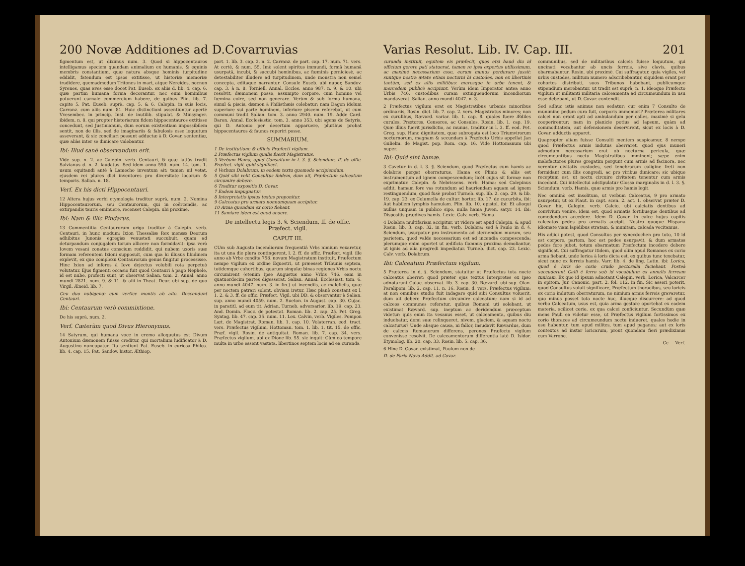200 Novæ Additiones ad D.Covarruvias
figmentum est, ut diximus num. 3. Quod si hippocentauros intelligamus speciem quandam animalium ex humanis, & equinis membris constantium, quæ natura absque hominis turpitudine eddidit, fatendum est ipsos extitisse, ut historiæ memoriæ tradidere, quemadmodum Tritones in mari, atque Nereides, necnon Syrenes, quas aves esse docet Pat. Euseb. ex aliis d. lib. 4. cap. 6. quæ partim humana forma decorantur, nec eum hominibus potuerunt carnale commercium habere, de quibus Plin. lib. 7. capite 5. Pat. Euseb. suprà, cap. 5. & 6. Calepin. in suis locis, Carranz. cum aliis num. 81. Huic distinctioni assentiuntur apertè Vvesembec. in princip. Inst. de inutilib. stipulat. & Minsynger. ibidem, n. 8. qui propter historiarum fidem hippocentauros extitisse concedunt, sed Justinianum, dum eorum existentiam impossibilem sentit, non de illis, sed de imaginariis & fabulosis esse loquutum asseverant, & sic conciliari possunt adductæ à D. Covar, sententiæ, quæ aliàs inter se dimicare videbantur.
Ibi: Illud sanè observandum erit.
Vide sup. n. 2. ac Calepin. verb. Centauri, & quæ latiùs tradit Salvianus d. n. 2. laudatus. Sed idem anno 550. num. 14. tom. 1. usum equitandi antè à Lamecho inventum ait: tamen nil vetat, ejusdem rei plures dici inventores pro diversitate locorum & temporis. Salian. n. 18.
Verſ. Ex his dicti Hippocentauri.
12 Altera hujus verbi etymologia traditur suprà, num. 2. Nomina Hippocentaurorum, seu Centaurorum, qui in coërcendis, ac extirpandis tauris eminuere, recenset Calepin. ubi proximè.
Ibi: Nam & illic Pindarus.
13 Commentitia Centaurorum origo traditur à Calepin. verb. Centauri, in hunc modum: Ixion Thessaliæ Rex mensæ Deorum adhibitus Junonis egregiæ venustati succubuit, quam ad deturpandum conjugalem torum allicere non formidavit: ipsa verò Iovem vesani conatus conscium reddidit, qui nubem uxoris suæ formam referentem Ixioni supposuit, cum qua hi illusus libidinem explevit, ex quo complexu Centaurorum genus fingitur processisse. Hinc Ixion ad inferos à Iove dejectus volubili rota perpetuò volutatur. Ejus figmenti occasio fuit quod Centauri à pago Nephele, id est nube, profecti sunt, ut observat Salian. tom. 2. Annal. anno mundi 2821. num. 9. & 11. & alii in Theat. Deor. ubi sup. de quo Virgil. Æneid. lib. 7.
Ceu duo nubigenæ cum vertice montis ab alto. Descendunt Centauri.
Ibi: Centaurum verò commixtione.
De his suprà, num. 2.
Verſ. Cæterùm quod Divus Hieronymus.
14 Satyrum, qui humana voce in eremo alloquutus est Divum Antonium dæmonem fuisse creditur, qui mortalium ludificator à D. Augustino nuncupatur. Ita sentiunt Pat. Euseb. in curiosa Philos. lib. 4. cap. 15. Pat. Sandov. histor. Æthiop.
part. 1. lib. 3. cap. 2. n. 2. Carranz. de part. cap. 17. num. 71. vers. At certè, & num. 55. Imò solent spiritus immundi, formâ humanâ usurpatâ, incubi, & succubi hominibus, ac fœminis perniciosè, ac detestabiliter illudere ad turpitudinem, unde monstra non semel concepta, editaque narrantur. Consule Euseb. ubi nuper, Sandov. cap. 3. à n. 8. Torniell. Annal. Eccles. anno 987. n. 9. & 10. ubi resolvit, dæmonem posse, assumpto corpore, cum homine vel fœmina coire, sed non generare. Verùm & sub forma humana, simul & piscis, dæmon à Philisthæis colebatur; nam Dagon idolum superiore sui parte hominem, inferiore piscem referebat, ut cum communi tradit Salian. tom. 3. anno 2940. num. 19. Adde Card. Baron. Annal. Ecclesiastic. tom. 3. anno 353. ubi agens de Satyris, qui D. Antonio per desertum apparuere, pluribus probat hippocentauros & faunos reperiri posse.
SUMMARIUM.
1 De institutione & officio Præfecti vigilum.
2 Præfectus vigilum qualis fuerit Magistratus.
3 Verbum Hama, apud Consultum in l. 3. §. Sciendum, ff. de offic. Præfect. vigil. quid significet.
4 Verbum Dolabrum, in eodem textu quomodo accipiendum.
5 Quid sibi velit Consultus ibidem, dum ait, Præfectum calceatum circumire debere.
6 Traditur expositio D. Covar.
7 Eadem impugnatur.
8 Interpretatio ipsius textus proponitur.
9 Calceatus pro armato nonnumquam accipitur.
10 Arma quondam ex corio fiebant.
11 Samiare idem est quod acuere.
De intellectu legis 3. §. Sciendum, ff. de offic. Præfect. vigil.
CAPUT III.
CUm sub Augusto incendiorum frequentiâ Vrbs nimium vexaretur, ita ut una die plura contingerent, l. 2. ff. de offic. Præfect. vigil. ille anno ab Vrbe condita 758. novum Magistratum instituit, Præfectum nempe vigilum ex ordine Equestri, ut præesset Tribunis septem, totidemque cohortibus, quarum singulæ binas regiones Vrbis noctu circumirent (etenim ipse Augustus anno Vrbis 746. eam in quatuordecim partes digesserat. Salian. Annal. Ecclesiast. tom. 6. anno mundi 4047. num. 3. in fin.) ut incendiis, ac maleficiis, quæ per noctem patrari solent, obviam iretur. Hæc planè constant ex l. 1. 2. & 3. ff. de offic. Præfect. Vigil. ubi DD. & observantur à Salian. sup. anno mundi 4059. num. 2. Sueton. in August. cap. 30. Cujac. in paratitl. ad eum tit. Adrian. Turneb. adversarior. lib. 19. cap. 23. And. Domin. Flocc. de potestat. Roman. lib. 2. cap. 25. Pet. Greg. Syntag. lib. 47. cap. 35. num. 11. Lex. Calvin, verb. Vigiles. Pompon Læt. de Magistrat. Roman. lib. 1. cap. 10. Volaterran. eod. tract. vers. Præfectus vigilum, Hottoman. tom. 1. lib. 1. tit. 15. de offic. Præf. vigil. Rosin. de antiquitat. Roman. lib. 7. cap. 34. vers. Præfectus vigilum, ubi ex Dione lib. 55. sic inquit: Cùm eo tempore multa in urbe essent vastata, libertinos septem locis ad ea curanda
Varias Resolut. Lib. IV. Cap. III. 201
curanda instituit, equitem eis præfecit, quos etsi haud diu id officium gerere pati statuerat, tamen re ipsa expertus utilissimum, ac maximè necessarium esse, eorum munus perdurare jussit: suntque nostra ætate etiam nocturni hi custodes, non ex libertinis tantùm, sed ex aliis militibus: murosque in urbe tenent, & mercedem publicè accipiunt. Verùm idem Imperator antea anno Urbis 746. custodibus curam extinguendorum incendiorum mandaverat. Salian. anno mundi 4047. n. 3.
2 Præfectus vigilum erat ex Magistratibus urbanis minoribus ordinariis, Rosin. dict. lib. 7. cap. 2. vers. Magistratus minores; non ex curulibus, Rævard. variar. lib. 1. cap. 8. quales fuere Ædiles curules, Prætores, Censores, ac Consules. Rosin. lib. 1. cap. 19. Quæ illius fuerit jurisdictio, ac munus, traditur in l. 3. ff. eod. Pet. Greg. sup. Hanc dignitatem, quæ subrogata est loco Triumvirorum nocturnorum, magnam & secundam à Præfecto Urbis appellat Jan Gulielm. de Magist. pop. Rom. cap. 16. Vide Hottomanum ubi nuper.
Ibi: Quid sint hamæ.
3 Cavetur in d. l. 3. §. Sciendum, quod Præfectus cum hamis ac dolabris pergat oberraturus. Hama ex Plinio & aliis est instrumentum ad ignem compescendum; licèt cujus sit formæ non exprimatur. Calepin. & Nebrissens. verb. Hama: sed Calepinus addit, hamam fore vas rotundum ad hauriendam aquam ad ignem restinguendum, quod fusè probat Turneb. sup. lib. 2. cap. 29. & lib. 19. cap. 23. ex Columella de cultur. hortor. lib. 17. de cucurbita, ibi: Aut habilem lymphis hamulam. Plin. lib. 10. epistol. ibi: Et alioqui nullus unquam in publico sipo, nulla hama Juven. satyr. 14. ibi: Dispositis prædives hamis. Lexic. Calv. verb. Hama.
4 Dolabra multifariam accipitur, ut videre est apud Calepin. & apud Rosin. lib. 3. cap. 32. in fin. verb. Dolabra: sed à Paulo in d. §. Sciendum, usurpatur pro instrumento ad sternendum murum, seu parietem, quod valde necessarium est ad incendia compescenda; plerumque enim oportet ut ædificia flammis proxima demoliantur, ut ignis ad alia progredi impediatur. Turneb. dict. cap. 23. Lexic. Calv. verb. Dolabrum.
Ibi: Calceatum Præfectum vigilum.
5 Præterea in d. §. Sciendum, statuitur ut Præfectus tota nocte calceatus oberret: quod præter ejus textus Interpretes ex ipso adnotarunt Cujac. observat. lib. 3. cap. 30. Rævard. ubi sup. Olan. Paralipom. lib. 2. cap. 11. n. 16. Rosin. d. vers. Præfectus vigilum: at non omnibus studio fuit indagare quid sibi Consultus voluerit, dum ait debere Præfectum circumire calceatum; nam si id ad calceos communes referatur, quibus Romani uti solebant, ut existimat Rævard. sup. ineptum ac deridendum præceptum videtur: quis enim ita vesanus esset, ut calceamenta, quibus diu induebatur, domi suæ relinqueret, nivem, glaciem, & aquam noctu calcaturus? Unde absque causa, ni fallor, insudavit Rævardus, dum de calceis Romanorum differens, perones Præfecto vigilum convenisse resolvit. De calceamentorum differentia latè D. Isidor. Etymolog. lib. 20. cap. 33. Rosin. lib. 5. cap. 36.
6 Hinc D. Covar. existimat, Paulum non de
D. de Faria Nova Addit. ad Covar.
communibus, sed de militaribus calceis fuisse loquutum, qui uncinati vocabantur ab uncis ferreis, sive clavis, quibus obarmabantur. Rosin. ubi proximè. Cui suffragatur, quia vigiles, vel urbis custodes, militum numero adscribebantur, siquidem erant per cohortes distributi, suos Tribunos habebant, publicumque stipendium merebantur, ut tradit est suprà, n. 1. ideoque Præfecto vigilum ut militanti militaria calceamenta ad circumeundum in usu esse debebant, ut D. Covar. contendit.
Sed adhuc istis animus non sedatur; cur enim 7 Consulto de munimine pedum cura fuit, corporis immemori? Præterea militares calcei non erant apti ad ambulandum per calles, maximè si gelu cooperirentur; nam in planicie potius ad lapsum, quàm ad commoditatem, aut defensionem deservirent, sicut ex locis à D. Covar. adductis apparet.
Quapropter aliam fuisse Consulti mentem suspicamur, 8 nempe quod Præfectus armis indutus oberraret, quod ejus muneri admodum necessarium erat ob nocturna pericula, quæ circumeuntibus noctu Magistratibus imminent; sæpe enim malefactores plures gregatim pergunt cum armis ad facinora, nec verentur civitatis custodes, sed tenebrarum caligine freti non formidant cum illis congredi, ac pro viribus dimicare: sic ubique receptum est, ut noctu circuire civitatem tenentur cum armis incedant. Cui intellectui adstipulatur Glossa marginalis in d. l. 3. §. Sciendum, verb. Hamis, quæ armis pro hamis legit.
Nec omninò est insolitum, ut verbum Calceatus, 9 pro armato usurpetur, ut ex Plaut. in capt. scen. 2. act. 1. observat præter D. Covar. hic, Calepin. verb. Calcio, ubi calciatis dentibus ad convivium venire, idem est, quod armatis fortibusque dentibus ad comedendum accedere. Idem D. Covar. in calce hujus capitis calceatos pedes pro armatis accipit. Nostro quoque Hispana idiomate viam lapidibus stratam, & munitam, calcada vocitamus.
His adjici potest, quod Consultus per synecdochen pro toto, 10 id est corpore, partem, hoc est pedes usurpavit, & dum armatos pedes fore jubet, totum obarmatum Præfectum incedere debere significat. Cui suffragatur itidem, quod olim apud Romanos ex corio arma fiebant, unde lorica à loris dicta est, ex quibus tunc texebatur, sicut nunc ex ferreis hamis. Varr. lib. 4. de ling. Latin. ibi: Lorica, quod è loris de corio crudo pectoralia faciebant. Posteà succuderunt Galli è ferro sub id vocabulum ex annulis ferream tunicam. Ex quo id ipsum adnotant Calepin. verb. Lorica, Valcarcer in epitom. Jur. Canonic. part. 2. fol. 112. in fin. Sic asseri poterit, quod Consultus voluit significare, Præfectum thoracibus, seu loricis ex corio indutum oberraturum, ne nimium armis ferreis gravaretur, quo minus posset tota nocte huc, illucque discurrere: ad quod verbo Calceatum, usus est, quia arma gestare oportebat ex eadem materia, scilicet corio, ex qua calcei conficiuntur. Secundùm quæ mens Pauli ea videtur esse, ut Præfectus vigilum fortissimos ex corio thoraces ad circumeundum noctu indueret, quales hodie in usu habentur, tum apud milites, tum apud paganos; aut ex loris contextos ad instar loricarum, prout quondam fieri prædiximus cum Varrone.
Cc Verſ.